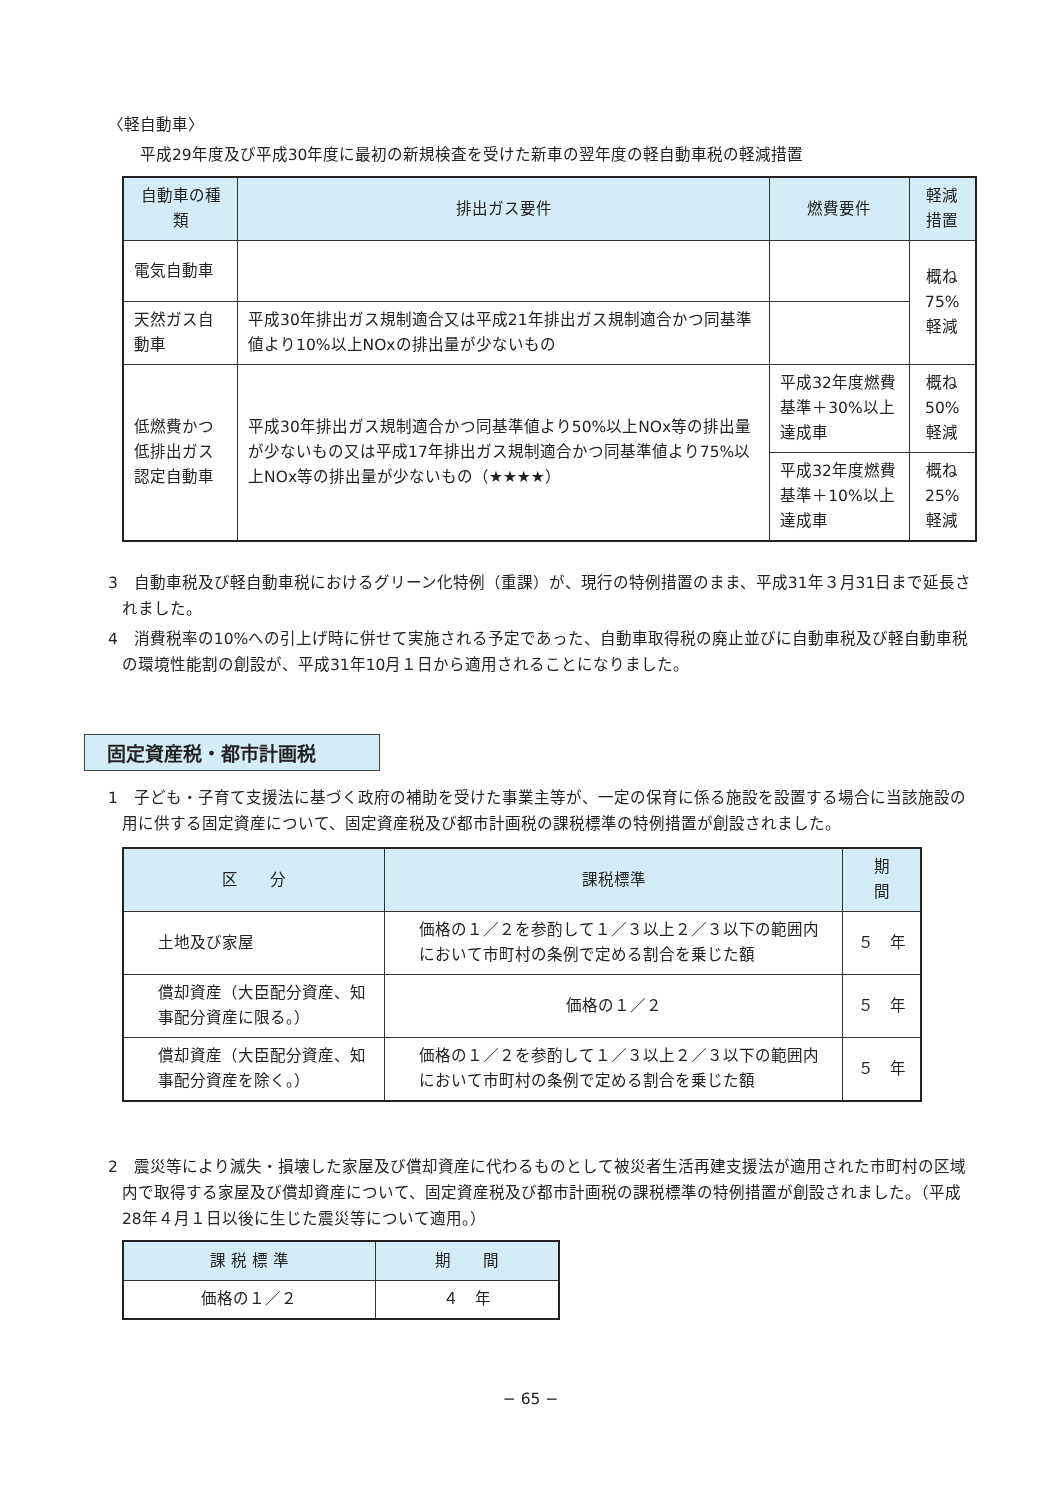〈軽自動車〉
平成29年度及び平成30年度に最初の新規検査を受けた新車の翌年度の軽自動車税の軽減措置
| 自動車の種類 | 排出ガス要件 | 燃費要件 | 軽減措置 |
| --- | --- | --- | --- |
| 電気自動車 | | | 概ね75% 軽減 |
| 天然ガス自動車 | 平成30年排出ガス規制適合又は平成21年排出ガス規制適合かつ同基準値より10%以上NOxの排出量が少ないもの | | |
| 低燃費かつ低排出ガス認定自動車 | 平成30年排出ガス規制適合かつ同基準値より50%以上NOx等の排出量が少ないもの又は平成17年排出ガス規制適合かつ同基準値より75%以上NOx等の排出量が少ないもの（★★★★） | 平成32年度燃費基準＋30%以上達成車 | 概ね50% 軽減 |
| | | 平成32年度燃費基準＋10%以上達成車 | 概ね25% 軽減 |
3　自動車税及び軽自動車税におけるグリーン化特例（重課）が、現行の特例措置のまま、平成31年３月31日まで延長されました。
4　消費税率の10%への引上げ時に併せて実施される予定であった、自動車取得税の廃止並びに自動車税及び軽自動車税の環境性能割の創設が、平成31年10月１日から適用されることになりました。
固定資産税・都市計画税
1　子ども・子育て支援法に基づく政府の補助を受けた事業主等が、一定の保育に係る施設を設置する場合に当該施設の用に供する固定資産について、固定資産税及び都市計画税の課税標準の特例措置が創設されました。
| 区 分 | 課税標準 | 期 間 |
| --- | --- | --- |
| 土地及び家屋 | 価格の１／２を参酌して１／３以上２／３以下の範囲内において市町村の条例で定める割合を乗じた額 | ５ 年 |
| 償却資産（大臣配分資産、知事配分資産に限る。） | 価格の１／２ | ５ 年 |
| 償却資産（大臣配分資産、知事配分資産を除く。） | 価格の１／２を参酌して１／３以上２／３以下の範囲内において市町村の条例で定める割合を乗じた額 | ５ 年 |
2　震災等により滅失・損壊した家屋及び償却資産に代わるものとして被災者生活再建支援法が適用された市町村の区域内で取得する家屋及び償却資産について、固定資産税及び都市計画税の課税標準の特例措置が創設されました。（平成28年４月１日以後に生じた震災等について適用。）
| 課 税 標 準 | 期 間 |
| --- | --- |
| 価格の１／２ | ４ 年 |
− 65 −